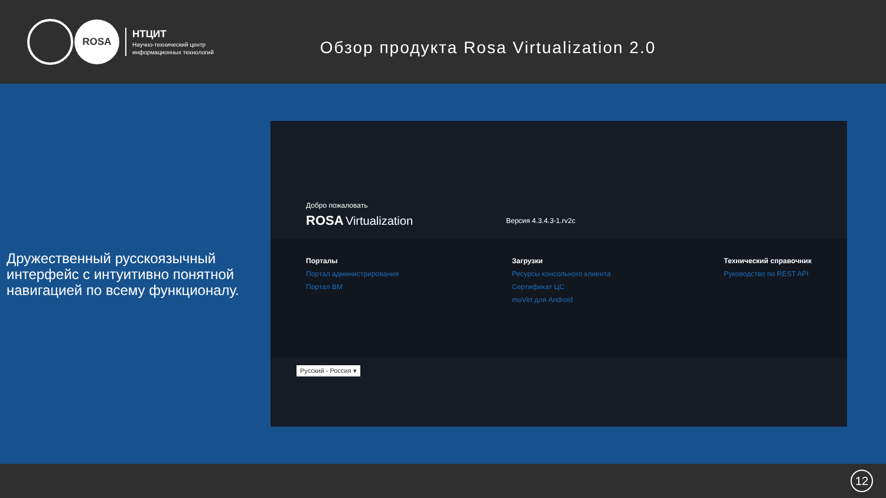ROSA
НТЦИТ
Научно-технический центр
информационных технологий
Обзор продукта Rosa Virtualization 2.0
Дружественный русскоязычный интерфейс с интуитивно понятной навигацией по всему функционалу.
Добро пожаловать
ROSA Virtualization Версия 4.3.4.3-1.rv2c
Порталы
Портал администрирования
Портал ВМ
Загрузки
Ресурсы консольного клиента
Сертификат ЦС
moVirt для Android
Технический справочник
Руководство по REST API
Русский - Россия ▾
12